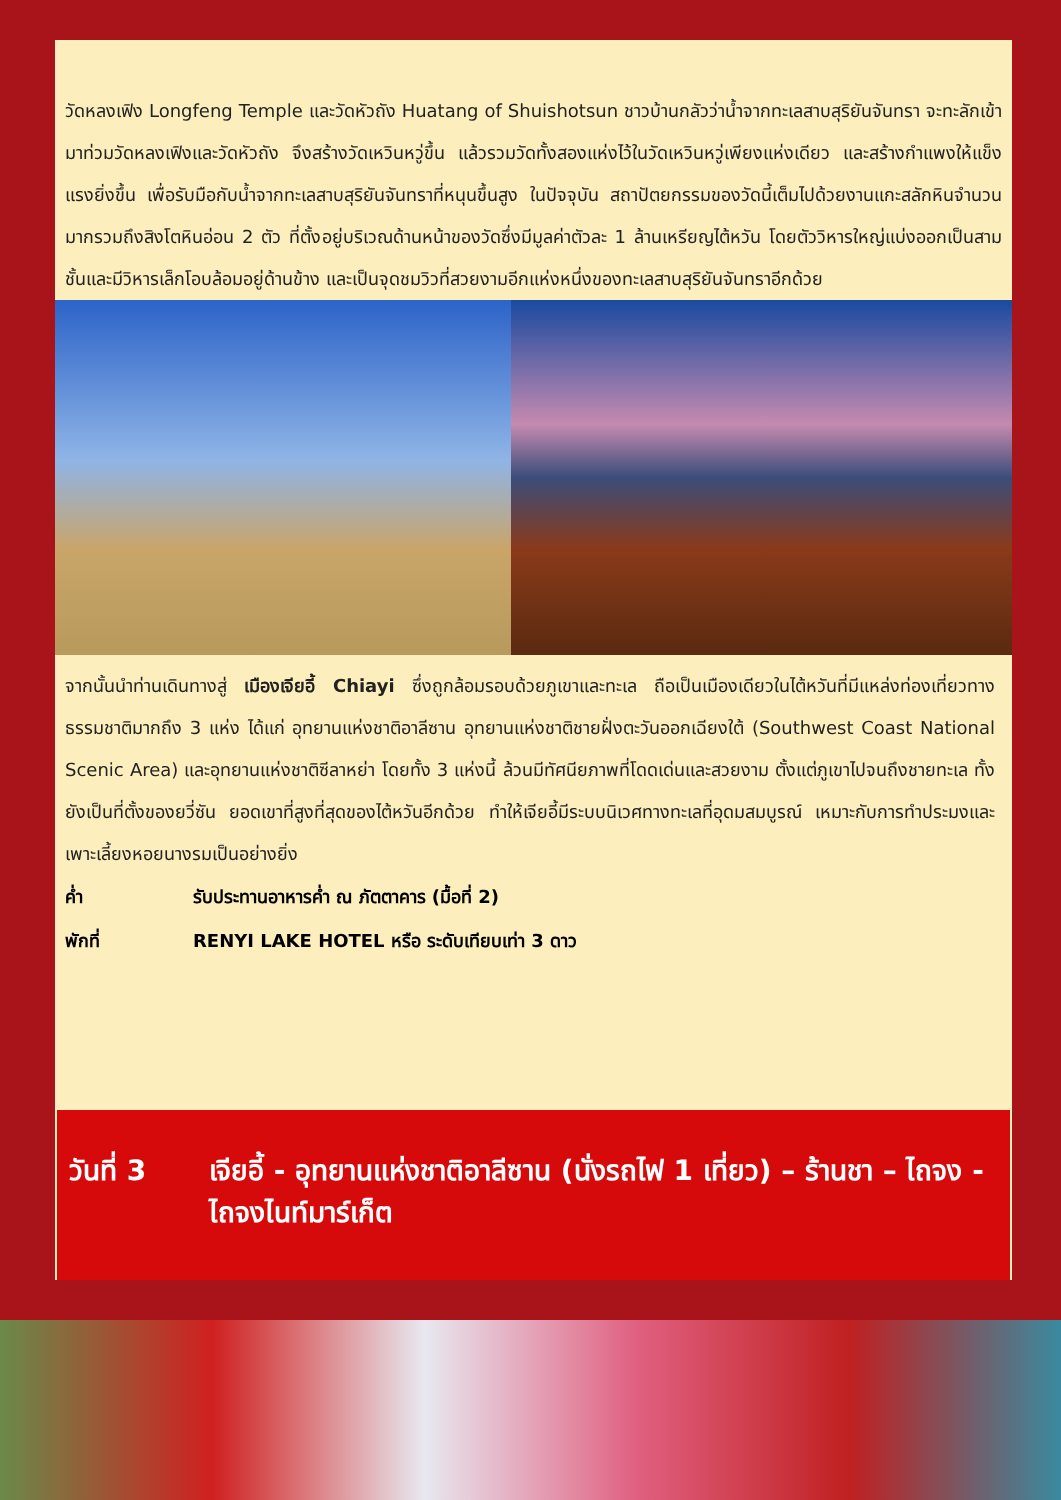วัดหลงเฟิง Longfeng Temple และวัดหัวถัง Huatang of Shuishotsun ชาวบ้านกลัวว่าน้ำจากทะเลสาบสุริยันจันทรา จะทะลักเข้ามาท่วมวัดหลงเฟิงและวัดหัวถัง จึงสร้างวัดเหวินหวู่ขึ้น แล้วรวมวัดทั้งสองแห่งไว้ในวัดเหวินหวู่เพียงแห่งเดียว และสร้างกำแพงให้แข็งแรงยิ่งขึ้น เพื่อรับมือกับน้ำจากทะเลสาบสุริยันจันทราที่หนุนขึ้นสูง ในปัจจุบัน สถาปัตยกรรมของวัดนี้เต็มไปด้วยงานแกะสลักหินจำนวนมากรวมถึงสิงโตหินอ่อน 2 ตัว ที่ตั้งอยู่บริเวณด้านหน้าของวัดซึ่งมีมูลค่าตัวละ 1 ล้านเหรียญไต้หวัน โดยตัววิหารใหญ่แบ่งออกเป็นสามชั้นและมีวิหารเล็กโอบล้อมอยู่ด้านข้าง และเป็นจุดชมวิวที่สวยงามอีกแห่งหนึ่งของทะเลสาบสุริยันจันทราอีกด้วย
จากนั้นนำท่านเดินทางสู่ เมืองเจียอี้ Chiayi ซึ่งถูกล้อมรอบด้วยภูเขาและทะเล ถือเป็นเมืองเดียวในไต้หวันที่มีแหล่งท่องเที่ยวทางธรรมชาติมากถึง 3 แห่ง ได้แก่ อุทยานแห่งชาติอาลีซาน อุทยานแห่งชาติชายฝั่งตะวันออกเฉียงใต้ (Southwest Coast National Scenic Area) และอุทยานแห่งชาติซีลาหย่า โดยทั้ง 3 แห่งนี้ ล้วนมีทัศนียภาพที่โดดเด่นและสวยงาม ตั้งแต่ภูเขาไปจนถึงชายทะเล ทั้งยังเป็นที่ตั้งของยวี่ซัน ยอดเขาที่สูงที่สุดของไต้หวันอีกด้วย ทำให้เจียอี้มีระบบนิเวศทางทะเลที่อุดมสมบูรณ์ เหมาะกับการทำประมงและเพาะเลี้ยงหอยนางรมเป็นอย่างยิ่ง
ค่ำ รับประทานอาหารค่ำ ณ ภัตตาคาร (มื้อที่ 2)
พักที่ RENYI LAKE HOTEL หรือ ระดับเทียบเท่า 3 ดาว
วันที่ 3
เจียอี้ - อุทยานแห่งชาติอาลีซาน (นั่งรถไฟ 1 เที่ยว) – ร้านชา – ไถจง - ไถจงไนท์มาร์เก็ต